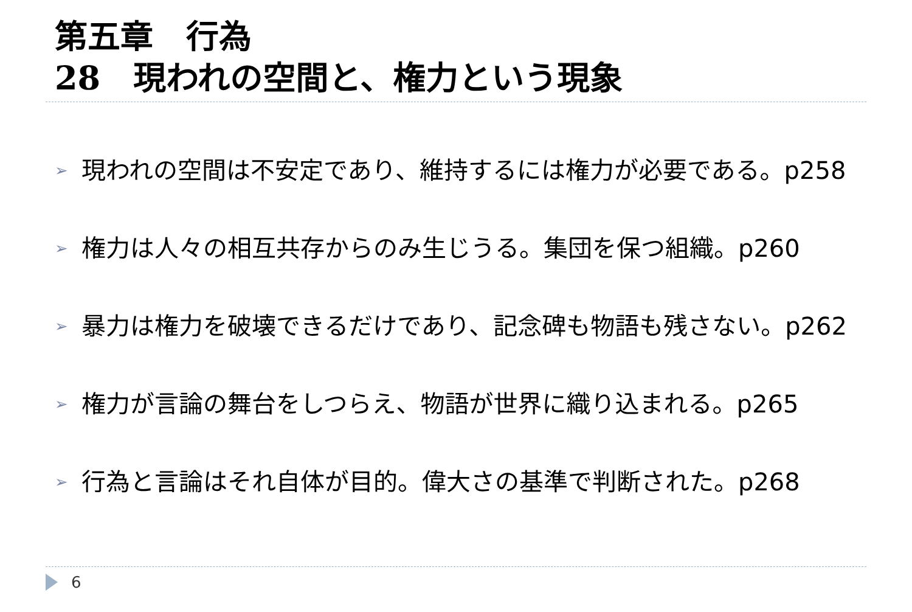第五章　行為
28　現われの空間と、権力という現象
➢ 現われの空間は不安定であり、維持するには権力が必要である。p258
➢ 権力は人々の相互共存からのみ生じうる。集団を保つ組織。p260
➢ 暴力は権力を破壊できるだけであり、記念碑も物語も残さない。p262
➢ 権力が言論の舞台をしつらえ、物語が世界に織り込まれる。p265
➢ 行為と言論はそれ自体が目的。偉大さの基準で判断された。p268
6